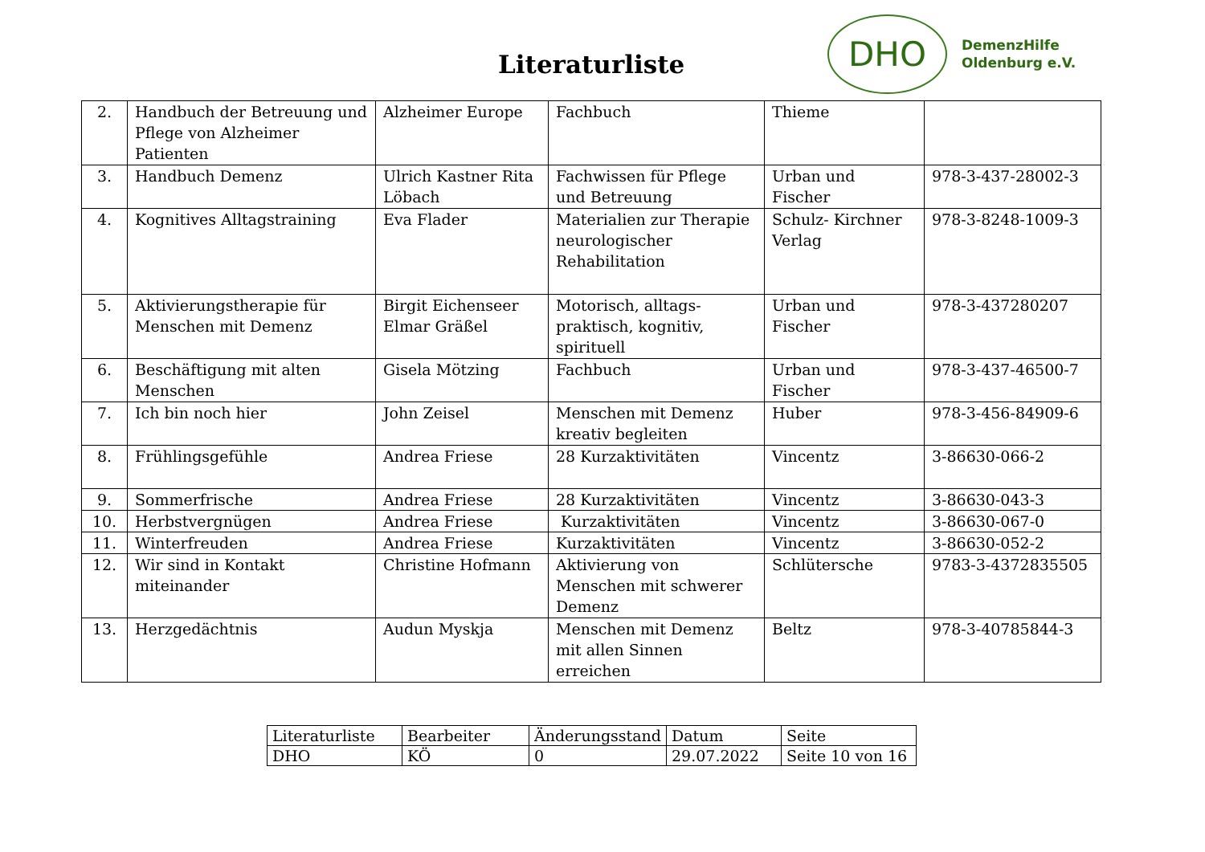Literaturliste
DHO
DemenzHilfe
Oldenburg e.V.
| 2. | Handbuch der Betreuung und Pflege von Alzheimer Patienten | Alzheimer Europe | Fachbuch | Thieme | |
| 3. | Handbuch Demenz | Ulrich Kastner Rita Löbach | Fachwissen für Pflege und Betreuung | Urban und Fischer | 978-3-437-28002-3 |
| 4. | Kognitives Alltagstraining | Eva Flader | Materialien zur Therapie neurologischer Rehabilitation | Schulz- Kirchner Verlag | 978-3-8248-1009-3 |
| 5. | Aktivierungstherapie für Menschen mit Demenz | Birgit Eichenseer Elmar Gräßel | Motorisch, alltags-praktisch, kognitiv, spirituell | Urban und Fischer | 978-3-437280207 |
| 6. | Beschäftigung mit alten Menschen | Gisela Mötzing | Fachbuch | Urban und Fischer | 978-3-437-46500-7 |
| 7. | Ich bin noch hier | John Zeisel | Menschen mit Demenz kreativ begleiten | Huber | 978-3-456-84909-6 |
| 8. | Frühlingsgefühle | Andrea Friese | 28 Kurzaktivitäten | Vincentz | 3-86630-066-2 |
| 9. | Sommerfrische | Andrea Friese | 28 Kurzaktivitäten | Vincentz | 3-86630-043-3 |
| 10. | Herbstvergnügen | Andrea Friese | Kurzaktivitäten | Vincentz | 3-86630-067-0 |
| 11. | Winterfreuden | Andrea Friese | Kurzaktivitäten | Vincentz | 3-86630-052-2 |
| 12. | Wir sind in Kontakt miteinander | Christine Hofmann | Aktivierung von Menschen mit schwerer Demenz | Schlütersche | 9783-3-4372835505 |
| 13. | Herzgedächtnis | Audun Myskja | Menschen mit Demenz mit allen Sinnen erreichen | Beltz | 978-3-40785844-3 |
| Literaturliste | Bearbeiter | Änderungsstand | Datum | Seite |
| DHO | KÖ | 0 | 29.07.2022 | Seite 10 von 16 |